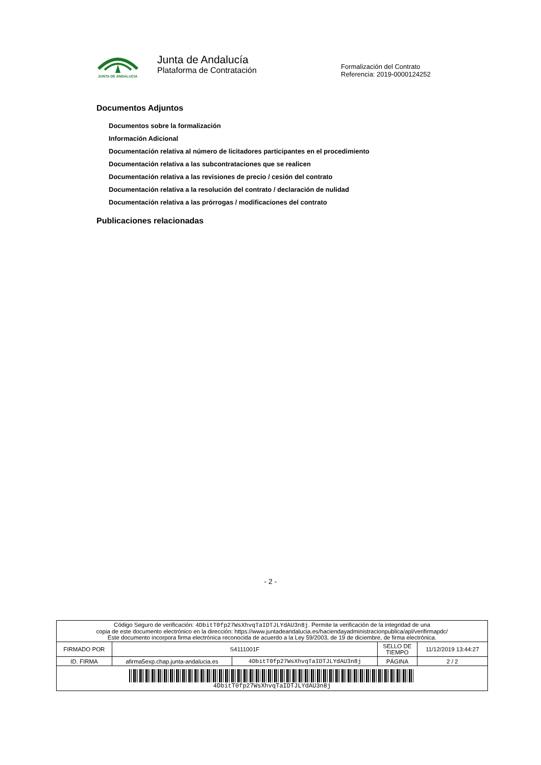JUNTA DE ANDALUCIA
Junta de Andalucía
Plataforma de Contratación
Formalización del Contrato
Referencia: 2019-0000124252
Documentos Adjuntos
Documentos sobre la formalización
Información Adicional
Documentación relativa al número de licitadores participantes en el procedimiento
Documentación relativa a las subcontrataciones que se realicen
Documentación relativa a las revisiones de precio / cesión del contrato
Documentación relativa a la resolución del contrato / declaración de nulidad
Documentación relativa a las prórrogas / modificaciones del contrato
Publicaciones relacionadas
- 2 -
| Código Seguro de verificación: 4DbitT0fp27WsXhvqTaIDTJLYdAU3n8j . Permite la verificación de la integridad de una copia de este documento electrónico en la dirección: https://www.juntadeandalucia.es/haciendayadministracionpublica/apl/verifirmapdc/ Este documento incorpora firma electrónica reconocida de acuerdo a la Ley 59/2003, de 19 de diciembre, de firma electrónica. | | | | |
| FIRMADO POR | S4111001F | | SELLO DE TIEMPO | 11/12/2019 13:44:27 |
| ID. FIRMA | afirma5exp.chap.junta-andalucia.es | 4DbitT0fp27WsXhvqTaIDTJLYdAU3n8j | PÁGINA | 2 / 2 |
| 4DbitT0fp27WsXhvqTaIDTJLYdAU3n8j | | | | |